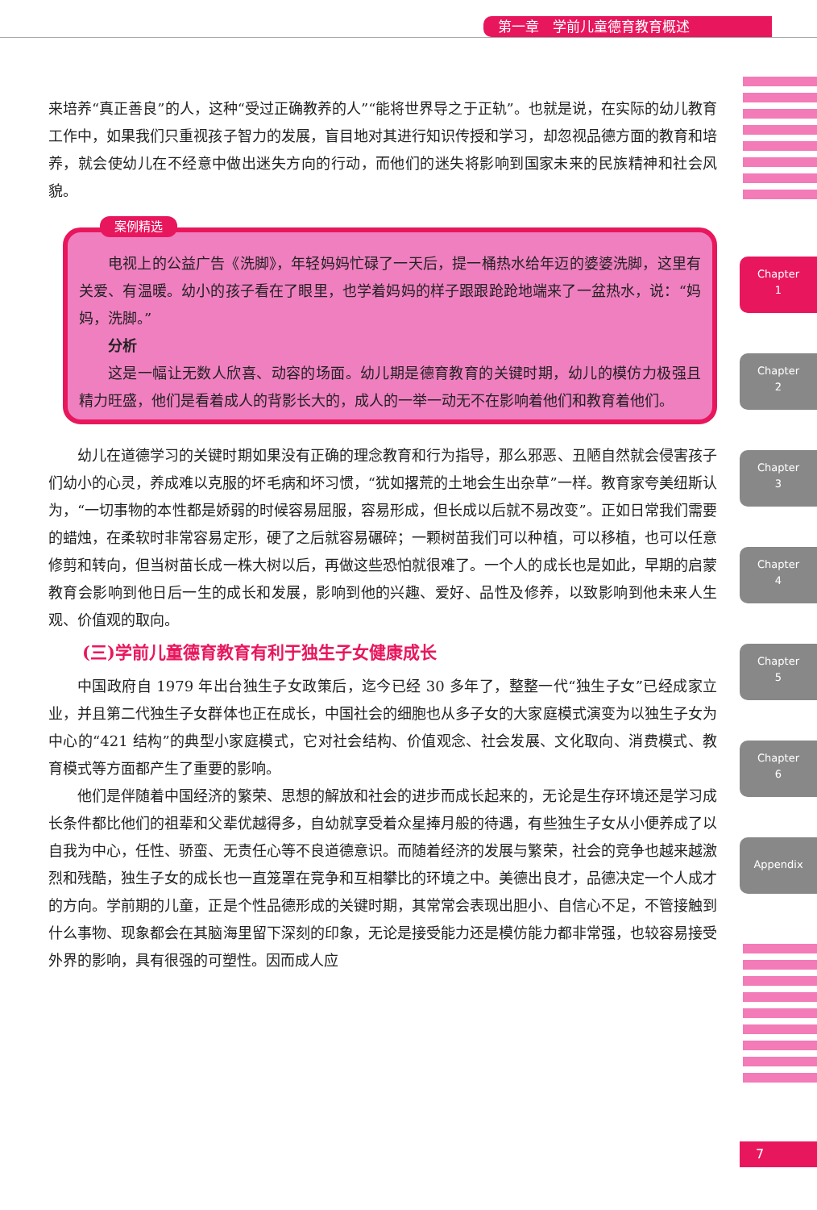第一章　学前儿童德育教育概述
Chapter
1
Chapter
2
Chapter
3
Chapter
4
Chapter
5
Chapter
6
Appendix
来培养“真正善良”的人，这种“受过正确教养的人”“能将世界导之于正轨”。也就是说，在实际的幼儿教育工作中，如果我们只重视孩子智力的发展，盲目地对其进行知识传授和学习，却忽视品德方面的教育和培养，就会使幼儿在不经意中做出迷失方向的行动，而他们的迷失将影响到国家未来的民族精神和社会风貌。
案例精选
电视上的公益广告《洗脚》，年轻妈妈忙碌了一天后，提一桶热水给年迈的婆婆洗脚，这里有关爱、有温暖。幼小的孩子看在了眼里，也学着妈妈的样子跟跟跄跄地端来了一盆热水，说：“妈妈，洗脚。”
分析
这是一幅让无数人欣喜、动容的场面。幼儿期是德育教育的关键时期，幼儿的模仿力极强且精力旺盛，他们是看着成人的背影长大的，成人的一举一动无不在影响着他们和教育着他们。
幼儿在道德学习的关键时期如果没有正确的理念教育和行为指导，那么邪恶、丑陋自然就会侵害孩子们幼小的心灵，养成难以克服的坏毛病和坏习惯，“犹如撂荒的土地会生出杂草”一样。教育家夸美纽斯认为，“一切事物的本性都是娇弱的时候容易屈服，容易形成，但长成以后就不易改变”。正如日常我们需要的蜡烛，在柔软时非常容易定形，硬了之后就容易碾碎；一颗树苗我们可以种植，可以移植，也可以任意修剪和转向，但当树苗长成一株大树以后，再做这些恐怕就很难了。一个人的成长也是如此，早期的启蒙教育会影响到他日后一生的成长和发展，影响到他的兴趣、爱好、品性及修养，以致影响到他未来人生观、价值观的取向。
(三)学前儿童德育教育有利于独生子女健康成长
中国政府自 1979 年出台独生子女政策后，迄今已经 30 多年了，整整一代“独生子女”已经成家立业，并且第二代独生子女群体也正在成长，中国社会的细胞也从多子女的大家庭模式演变为以独生子女为中心的“421 结构”的典型小家庭模式，它对社会结构、价值观念、社会发展、文化取向、消费模式、教育模式等方面都产生了重要的影响。
他们是伴随着中国经济的繁荣、思想的解放和社会的进步而成长起来的，无论是生存环境还是学习成长条件都比他们的祖辈和父辈优越得多，自幼就享受着众星捧月般的待遇，有些独生子女从小便养成了以自我为中心，任性、骄蛮、无责任心等不良道德意识。而随着经济的发展与繁荣，社会的竞争也越来越激烈和残酷，独生子女的成长也一直笼罩在竞争和互相攀比的环境之中。美德出良才，品德决定一个人成才的方向。学前期的儿童，正是个性品德形成的关键时期，其常常会表现出胆小、自信心不足，不管接触到什么事物、现象都会在其脑海里留下深刻的印象，无论是接受能力还是模仿能力都非常强，也较容易接受外界的影响，具有很强的可塑性。因而成人应
7